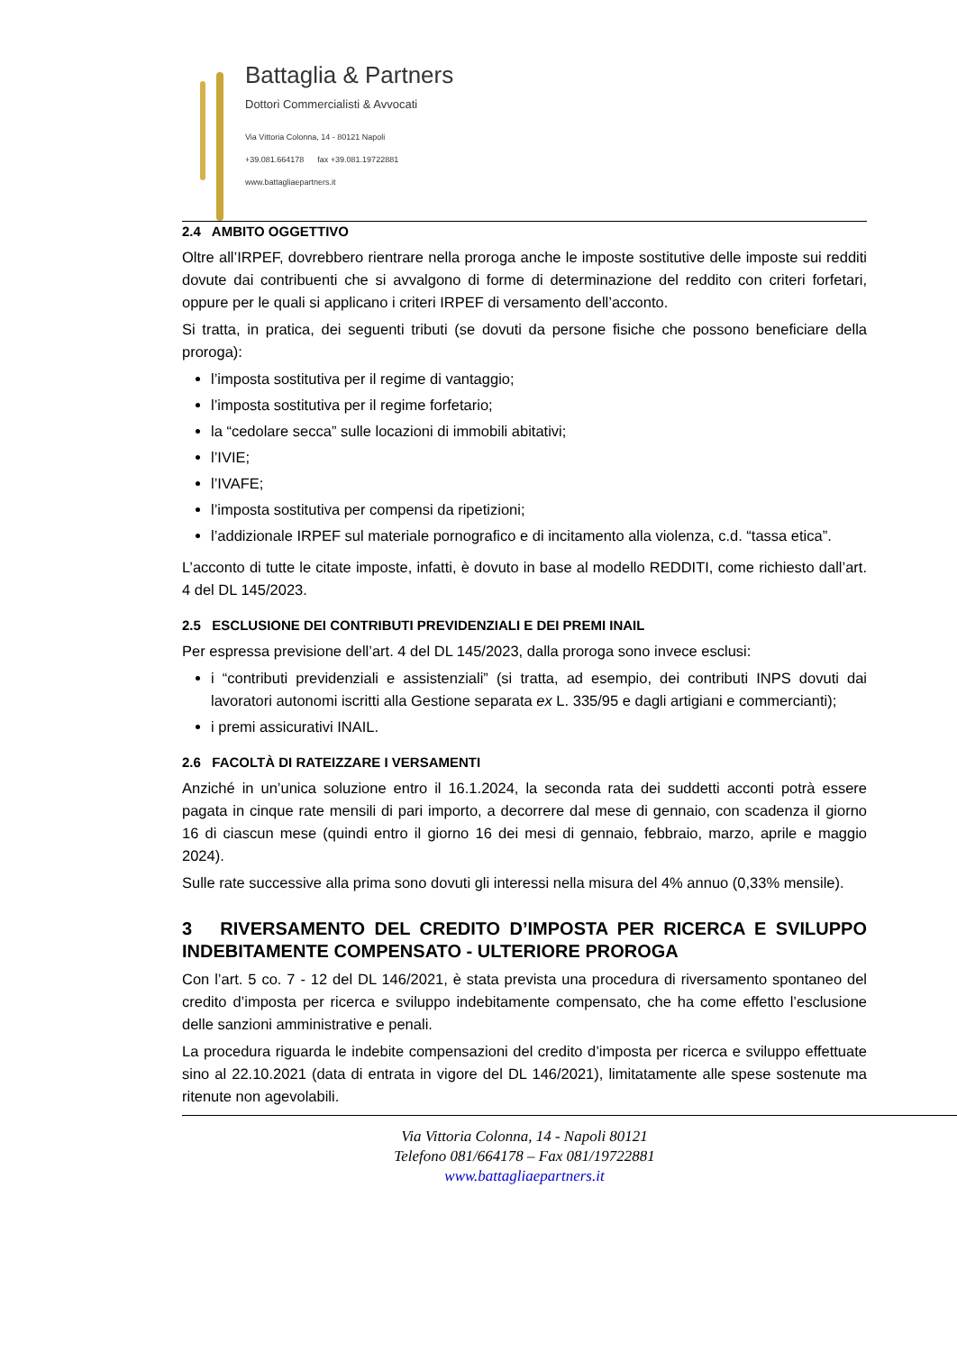Battaglia & Partners
Dottori Commercialisti & Avvocati
Via Vittoria Colonna, 14 - 80121 Napoli
+39.081.664178 fax +39.081.19722881
www.battagliaepartners.it
2.4 AMBITO OGGETTIVO
Oltre all’IRPEF, dovrebbero rientrare nella proroga anche le imposte sostitutive delle imposte sui redditi dovute dai contribuenti che si avvalgono di forme di determinazione del reddito con criteri forfetari, oppure per le quali si applicano i criteri IRPEF di versamento dell’acconto.
Si tratta, in pratica, dei seguenti tributi (se dovuti da persone fisiche che possono beneficiare della proroga):
l’imposta sostitutiva per il regime di vantaggio;
l’imposta sostitutiva per il regime forfetario;
la “cedolare secca” sulle locazioni di immobili abitativi;
l’IVIE;
l’IVAFE;
l’imposta sostitutiva per compensi da ripetizioni;
l’addizionale IRPEF sul materiale pornografico e di incitamento alla violenza, c.d. “tassa etica”.
L’acconto di tutte le citate imposte, infatti, è dovuto in base al modello REDDITI, come richiesto dall’art. 4 del DL 145/2023.
2.5 ESCLUSIONE DEI CONTRIBUTI PREVIDENZIALI E DEI PREMI INAIL
Per espressa previsione dell’art. 4 del DL 145/2023, dalla proroga sono invece esclusi:
i “contributi previdenziali e assistenziali” (si tratta, ad esempio, dei contributi INPS dovuti dai lavoratori autonomi iscritti alla Gestione separata ex L. 335/95 e dagli artigiani e commercianti);
i premi assicurativi INAIL.
2.6 FACOLTÀ DI RATEIZZARE I VERSAMENTI
Anziché in un’unica soluzione entro il 16.1.2024, la seconda rata dei suddetti acconti potrà essere pagata in cinque rate mensili di pari importo, a decorrere dal mese di gennaio, con scadenza il giorno 16 di ciascun mese (quindi entro il giorno 16 dei mesi di gennaio, febbraio, marzo, aprile e maggio 2024).
Sulle rate successive alla prima sono dovuti gli interessi nella misura del 4% annuo (0,33% mensile).
3 RIVERSAMENTO DEL CREDITO D’IMPOSTA PER RICERCA E SVILUPPO INDEBITAMENTE COMPENSATO - ULTERIORE PROROGA
Con l’art. 5 co. 7 - 12 del DL 146/2021, è stata prevista una procedura di riversamento spontaneo del credito d’imposta per ricerca e sviluppo indebitamente compensato, che ha come effetto l’esclusione delle sanzioni amministrative e penali.
La procedura riguarda le indebite compensazioni del credito d’imposta per ricerca e sviluppo effettuate sino al 22.10.2021 (data di entrata in vigore del DL 146/2021), limitatamente alle spese sostenute ma ritenute non agevolabili.
Via Vittoria Colonna, 14 - Napoli 80121
Telefono 081/664178 – Fax 081/19722881
www.battagliaepartners.it